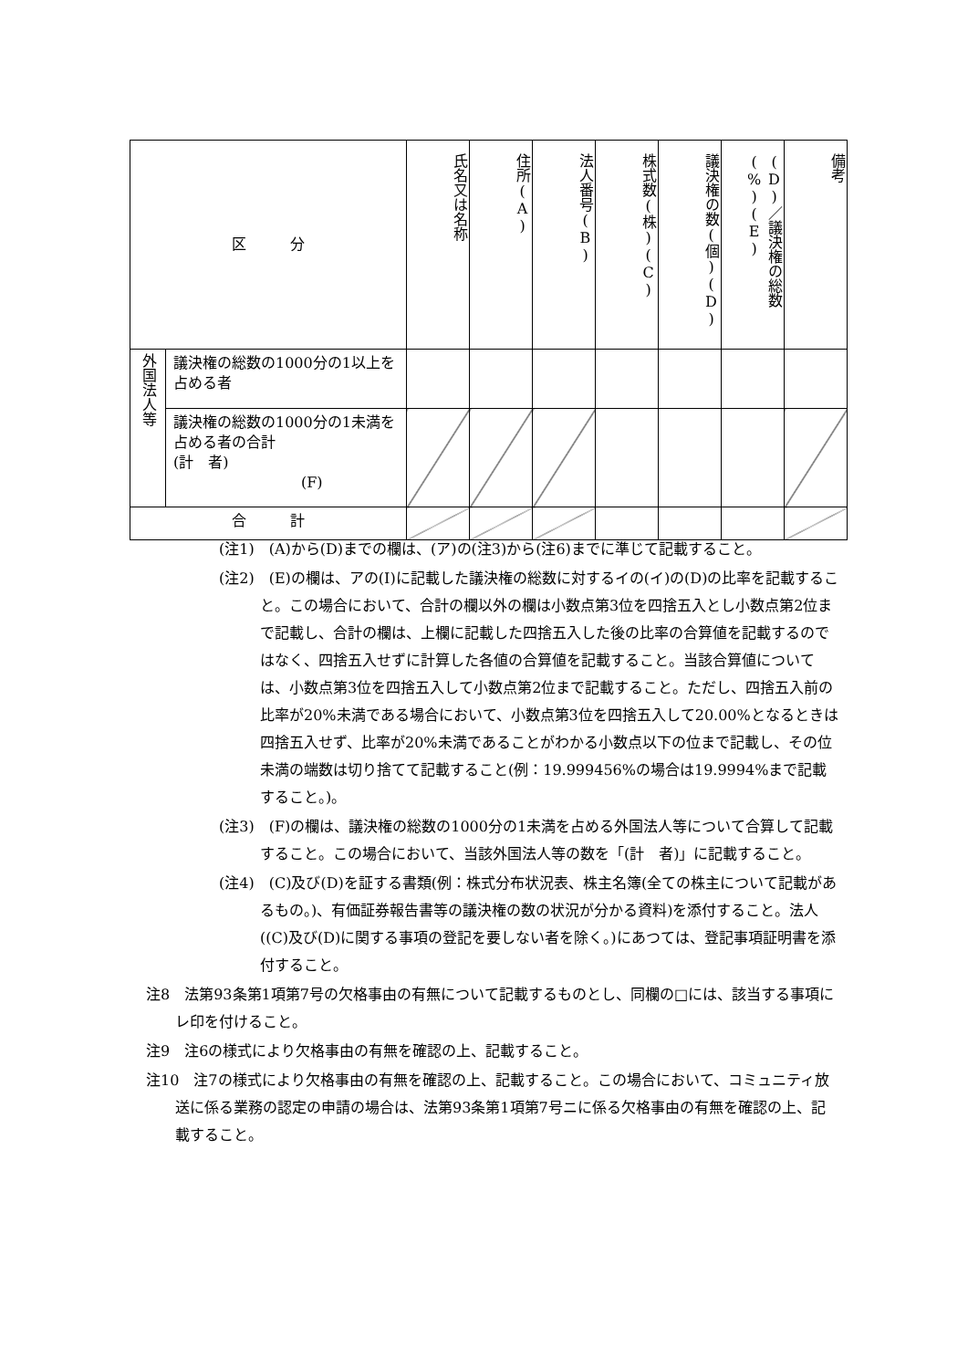| 区 分 | | 氏名又は名称 | 住所(A) | 法人番号(B) | 株式数(株)(C) | 議決権の数(個)(D) | (D)／議決権の総数(%)(E) | 備考 |
| --- | --- | --- | --- | --- | --- | --- | --- | --- |
| 外国法人等 | 議決権の総数の1000分の1以上を占める者 | | | | | | | |
| | 議決権の総数の1000分の1未満を占める者の合計 (計 者) (F) | | | | | | | |
| 合 計 | | | | | | | | |
(注1)　(A)から(D)までの欄は、(ア)の(注3)から(注6)までに準じて記載すること。
(注2)　(E)の欄は、アの(I)に記載した議決権の総数に対するイの(イ)の(D)の比率を記載すること。この場合において、合計の欄以外の欄は小数点第3位を四捨五入とし小数点第2位まで記載し、合計の欄は、上欄に記載した四捨五入した後の比率の合算値を記載するのではなく、四捨五入せずに計算した各値の合算値を記載すること。当該合算値については、小数点第3位を四捨五入して小数点第2位まで記載すること。ただし、四捨五入前の比率が20%未満である場合において、小数点第3位を四捨五入して20.00%となるときは四捨五入せず、比率が20%未満であることがわかる小数点以下の位まで記載し、その位未満の端数は切り捨てて記載すること(例：19.999456%の場合は19.9994%まで記載すること。)。
(注3)　(F)の欄は、議決権の総数の1000分の1未満を占める外国法人等について合算して記載すること。この場合において、当該外国法人等の数を「(計　者)」に記載すること。
(注4)　(C)及び(D)を証する書類(例：株式分布状況表、株主名簿(全ての株主について記載があるもの。)、有価証券報告書等の議決権の数の状況が分かる資料)を添付すること。法人((C)及び(D)に関する事項の登記を要しない者を除く。)にあつては、登記事項証明書を添付すること。
注8　法第93条第1項第7号の欠格事由の有無について記載するものとし、同欄の□には、該当する事項にレ印を付けること。
注9　注6の様式により欠格事由の有無を確認の上、記載すること。
注10　注7の様式により欠格事由の有無を確認の上、記載すること。この場合において、コミュニティ放送に係る業務の認定の申請の場合は、法第93条第1項第7号ニに係る欠格事由の有無を確認の上、記載すること。